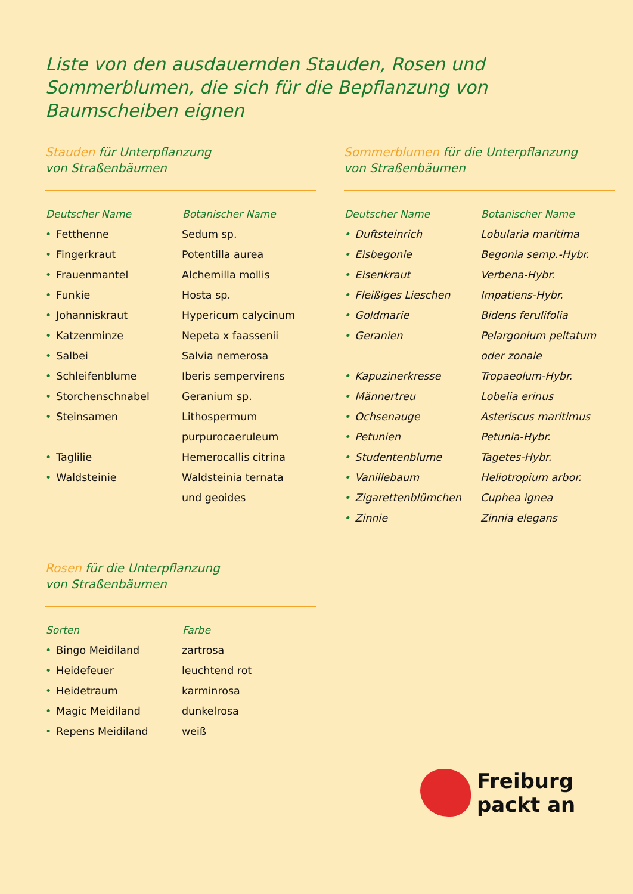Liste von den ausdauernden Stauden, Rosen und Sommerblumen, die sich für die Bepflanzung von Baumscheiben eignen
Stauden für Unterpflanzung
von Straßenbäumen
| Deutscher Name | Botanischer Name |
| --- | --- |
| • Fetthenne | Sedum sp. |
| • Fingerkraut | Potentilla aurea |
| • Frauenmantel | Alchemilla mollis |
| • Funkie | Hosta sp. |
| • Johanniskraut | Hypericum calycinum |
| • Katzenminze | Nepeta x faassenii |
| • Salbei | Salvia nemerosa |
| • Schleifenblume | Iberis sempervirens |
| • Storchenschnabel | Geranium sp. |
| • Steinsamen | Lithospermum |
| | purpurocaeruleum |
| • Taglilie | Hemerocallis citrina |
| • Waldsteinie | Waldsteinia ternata |
| | und geoides |
Sommerblumen für die Unterpflanzung
von Straßenbäumen
| Deutscher Name | Botanischer Name |
| --- | --- |
| • Duftsteinrich | Lobularia maritima |
| • Eisbegonie | Begonia semp.-Hybr. |
| • Eisenkraut | Verbena-Hybr. |
| • Fleißiges Lieschen | Impatiens-Hybr. |
| • Goldmarie | Bidens ferulifolia |
| • Geranien | Pelargonium peltatum |
| | oder zonale |
| • Kapuzinerkresse | Tropaeolum-Hybr. |
| • Männertreu | Lobelia erinus |
| • Ochsenauge | Asteriscus maritimus |
| • Petunien | Petunia-Hybr. |
| • Studentenblume | Tagetes-Hybr. |
| • Vanillebaum | Heliotropium arbor. |
| • Zigarettenblümchen | Cuphea ignea |
| • Zinnie | Zinnia elegans |
Rosen für die Unterpflanzung
von Straßenbäumen
| Sorten | Farbe |
| --- | --- |
| • Bingo Meidiland | zartrosa |
| • Heidefeuer | leuchtend rot |
| • Heidetraum | karminrosa |
| • Magic Meidiland | dunkelrosa |
| • Repens Meidiland | weiß |
Freiburg
packt an